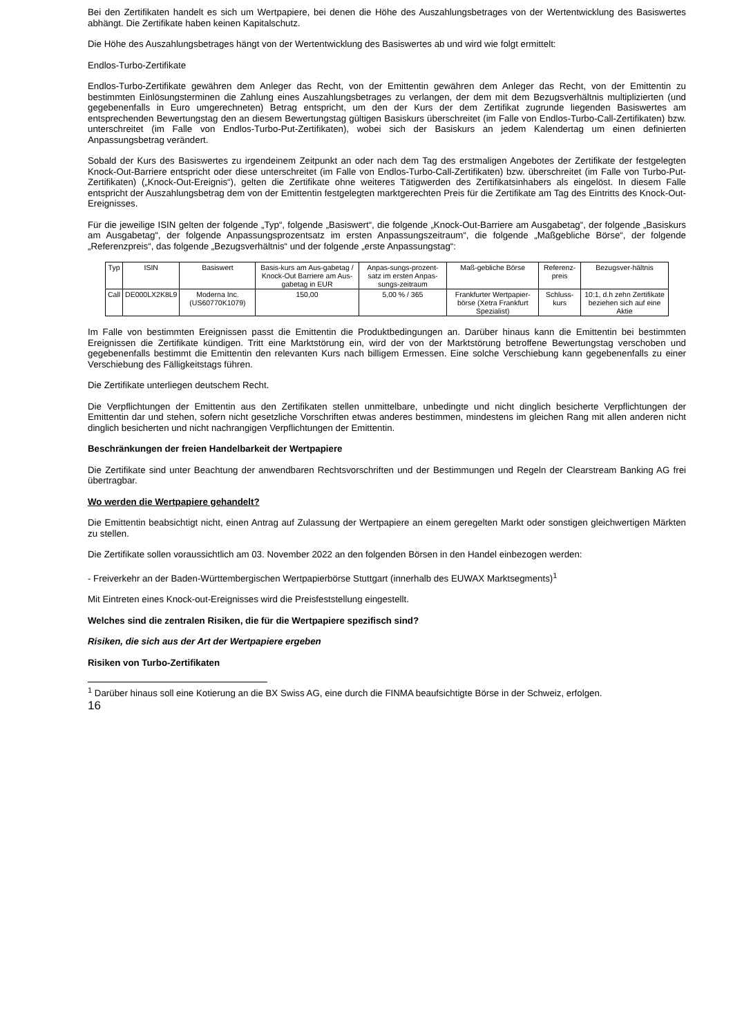Bei den Zertifikaten handelt es sich um Wertpapiere, bei denen die Höhe des Auszahlungsbetrages von der Wertentwicklung des Basiswertes abhängt. Die Zertifikate haben keinen Kapitalschutz.
Die Höhe des Auszahlungsbetrages hängt von der Wertentwicklung des Basiswertes ab und wird wie folgt ermittelt:
Endlos-Turbo-Zertifikate
Endlos-Turbo-Zertifikate gewähren dem Anleger das Recht, von der Emittentin gewähren dem Anleger das Recht, von der Emittentin zu bestimmten Einlösungsterminen die Zahlung eines Auszahlungsbetrages zu verlangen, der dem mit dem Bezugsverhältnis multiplizierten (und gegebenenfalls in Euro umgerechneten) Betrag entspricht, um den der Kurs der dem Zertifikat zugrunde liegenden Basiswertes am entsprechenden Bewertungstag den an diesem Bewertungstag gültigen Basiskurs überschreitet (im Falle von Endlos-Turbo-Call-Zertifikaten) bzw. unterschreitet (im Falle von Endlos-Turbo-Put-Zertifikaten), wobei sich der Basiskurs an jedem Kalendertag um einen definierten Anpassungsbetrag verändert.
Sobald der Kurs des Basiswertes zu irgendeinem Zeitpunkt an oder nach dem Tag des erstmaligen Angebotes der Zertifikate der festgelegten Knock-Out-Barriere entspricht oder diese unterschreitet (im Falle von Endlos-Turbo-Call-Zertifikaten) bzw. überschreitet (im Falle von Turbo-Put-Zertifikaten) („Knock-Out-Ereignis“), gelten die Zertifikate ohne weiteres Tätigwerden des Zertifikatsinhabers als eingelöst. In diesem Falle entspricht der Auszahlungsbetrag dem von der Emittentin festgelegten marktgerechten Preis für die Zertifikate am Tag des Eintritts des Knock-Out-Ereignisses.
Für die jeweilige ISIN gelten der folgende „Typ“, folgende „Basiswert“, die folgende „Knock-Out-Barriere am Ausgabetag“, der folgende „Basiskurs am Ausgabetag“, der folgende Anpassungsprozentsatz im ersten Anpassungszeitraum“, die folgende „Maßgebliche Börse“, der folgende „Referenzpreis“, das folgende „Bezugsverhältnis“ und der folgende „erste Anpassungstag“:
| Typ | ISIN | Basiswert | Basis-kurs am Aus-gabetag / Knock-Out Barriere am Aus-gabetag in EUR | Anpas-sungs-prozent-satz im ersten Anpas-sungs-zeitraum | Maß-gebliche Börse | Referenz-preis | Bezugsver-hältnis |
| --- | --- | --- | --- | --- | --- | --- | --- |
| Call | DE000LX2K8L9 | Moderna Inc. (US60770K1079) | 150,00 | 5,00 % / 365 | Frankfurter Wertpapier-börse (Xetra Frankfurt Spezialist) | Schluss-kurs | 10:1, d.h zehn Zertifikate beziehen sich auf eine Aktie |
Im Falle von bestimmten Ereignissen passt die Emittentin die Produktbedingungen an. Darüber hinaus kann die Emittentin bei bestimmten Ereignissen die Zertifikate kündigen. Tritt eine Marktstörung ein, wird der von der Marktstörung betroffene Bewertungstag verschoben und gegebenenfalls bestimmt die Emittentin den relevanten Kurs nach billigem Ermessen. Eine solche Verschiebung kann gegebenenfalls zu einer Verschiebung des Fälligkeitstags führen.
Die Zertifikate unterliegen deutschem Recht.
Die Verpflichtungen der Emittentin aus den Zertifikaten stellen unmittelbare, unbedingte und nicht dinglich besicherte Verpflichtungen der Emittentin dar und stehen, sofern nicht gesetzliche Vorschriften etwas anderes bestimmen, mindestens im gleichen Rang mit allen anderen nicht dinglich besicherten und nicht nachrangigen Verpflichtungen der Emittentin.
Beschränkungen der freien Handelbarkeit der Wertpapiere
Die Zertifikate sind unter Beachtung der anwendbaren Rechtsvorschriften und der Bestimmungen und Regeln der Clearstream Banking AG frei übertragbar.
Wo werden die Wertpapiere gehandelt?
Die Emittentin beabsichtigt nicht, einen Antrag auf Zulassung der Wertpapiere an einem geregelten Markt oder sonstigen gleichwertigen Märkten zu stellen.
Die Zertifikate sollen voraussichtlich am 03. November 2022 an den folgenden Börsen in den Handel einbezogen werden:
- Freiverkehr an der Baden-Württembergischen Wertpapierbörse Stuttgart (innerhalb des EUWAX Marktsegments)<sup>1</sup>
Mit Eintreten eines Knock-out-Ereignisses wird die Preisfeststellung eingestellt.
Welches sind die zentralen Risiken, die für die Wertpapiere spezifisch sind?
Risiken, die sich aus der Art der Wertpapiere ergeben
Risiken von Turbo-Zertifikaten
<sup>1</sup> Darüber hinaus soll eine Kotierung an die BX Swiss AG, eine durch die FINMA beaufsichtigte Börse in der Schweiz, erfolgen.
16